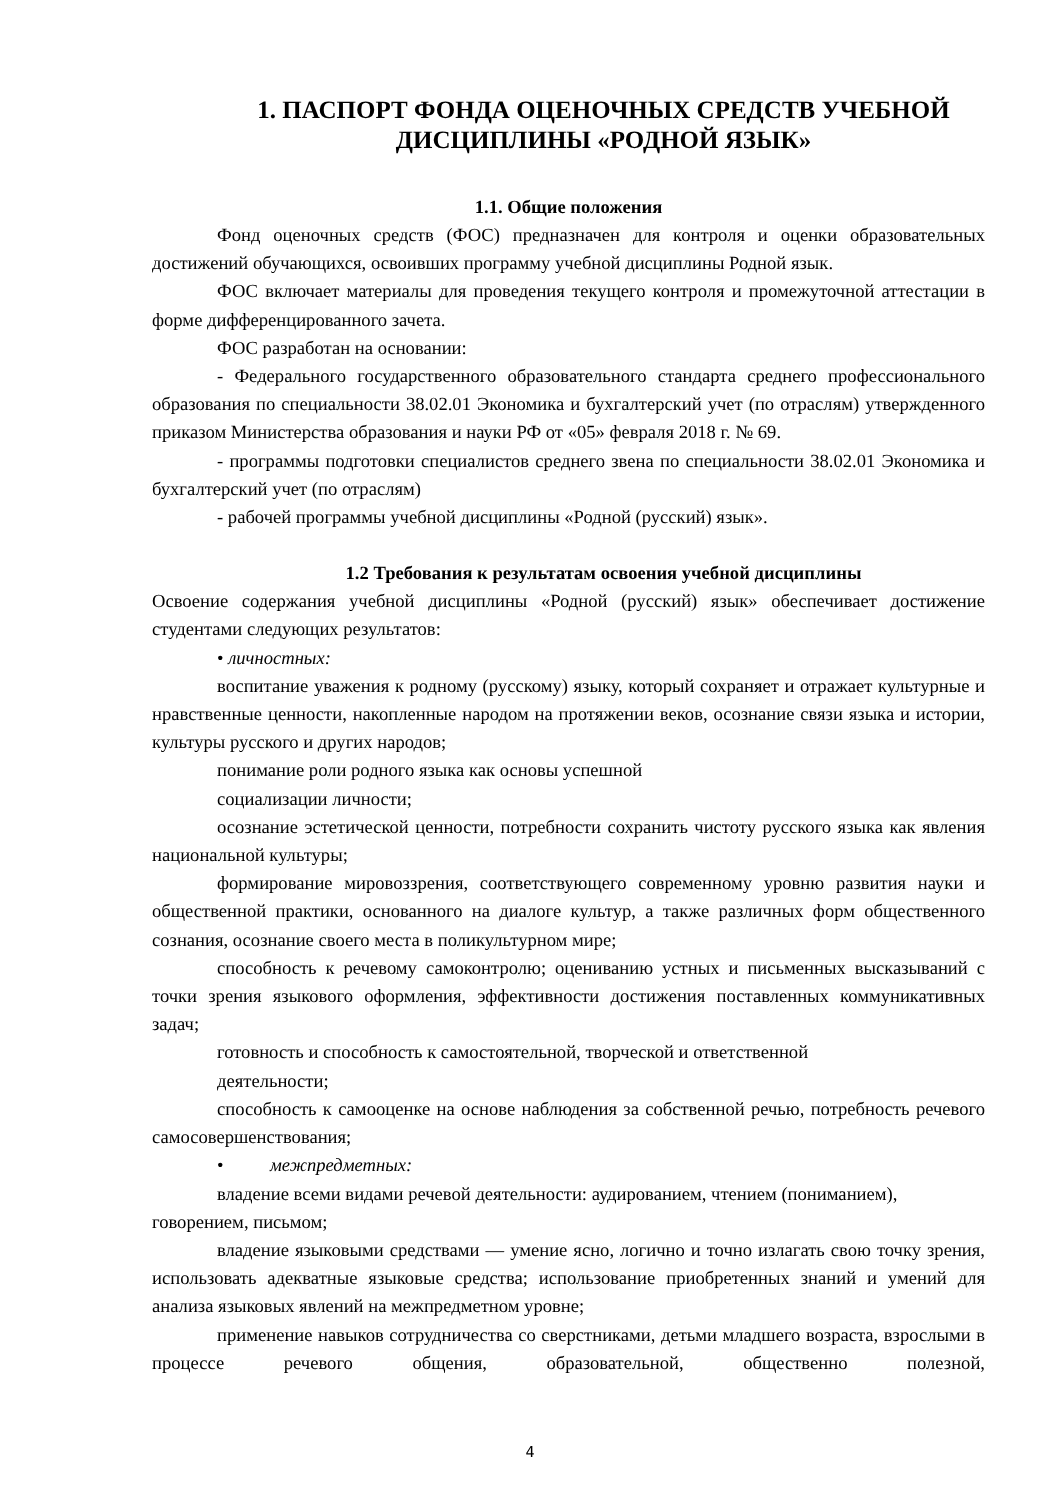1. ПАСПОРТ ФОНДА ОЦЕНОЧНЫХ СРЕДСТВ УЧЕБНОЙ ДИСЦИПЛИНЫ «РОДНОЙ ЯЗЫК»
1.1. Общие положения
Фонд оценочных средств (ФОС) предназначен для контроля и оценки образовательных достижений обучающихся, освоивших программу учебной дисциплины Родной язык.
ФОС включает материалы для проведения текущего контроля и промежуточной аттестации в форме дифференцированного зачета.
ФОС разработан на основании:
- Федерального государственного образовательного стандарта среднего профессионального образования по специальности 38.02.01 Экономика и бухгалтерский учет (по отраслям) утвержденного приказом Министерства образования и науки РФ от «05» февраля 2018 г. № 69.
- программы подготовки специалистов среднего звена по специальности 38.02.01 Экономика и бухгалтерский учет (по отраслям)
- рабочей программы учебной дисциплины «Родной (русский) язык».
1.2 Требования к результатам освоения учебной дисциплины
Освоение содержания учебной дисциплины «Родной (русский) язык» обеспечивает достижение студентами следующих результатов:
• личностных:
воспитание уважения к родному (русскому) языку, который сохраняет и отражает культурные и нравственные ценности, накопленные народом на протяжении веков, осознание связи языка и истории, культуры русского и других народов;
понимание роли родного языка как основы успешной
социализации личности;
осознание эстетической ценности, потребности сохранить чистоту русского языка как явления национальной культуры;
формирование мировоззрения, соответствующего современному уровню развития науки и общественной практики, основанного на диалоге культур, а также различных форм общественного сознания, осознание своего места в поликультурном мире;
способность к речевому самоконтролю; оцениванию устных и письменных высказываний с точки зрения языкового оформления, эффективности достижения поставленных коммуникативных задач;
готовность и способность к самостоятельной, творческой и ответственной
деятельности;
способность к самооценке на основе наблюдения за собственной речью, потребность речевого самосовершенствования;
• межпредметных:
владение всеми видами речевой деятельности: аудированием, чтением (пониманием), говорением, письмом;
владение языковыми средствами — умение ясно, логично и точно излагать свою точку зрения, использовать адекватные языковые средства; использование приобретенных знаний и умений для анализа языковых явлений на межпредметном уровне;
применение навыков сотрудничества со сверстниками, детьми младшего возраста, взрослыми в процессе речевого общения, образовательной, общественно полезной,
4